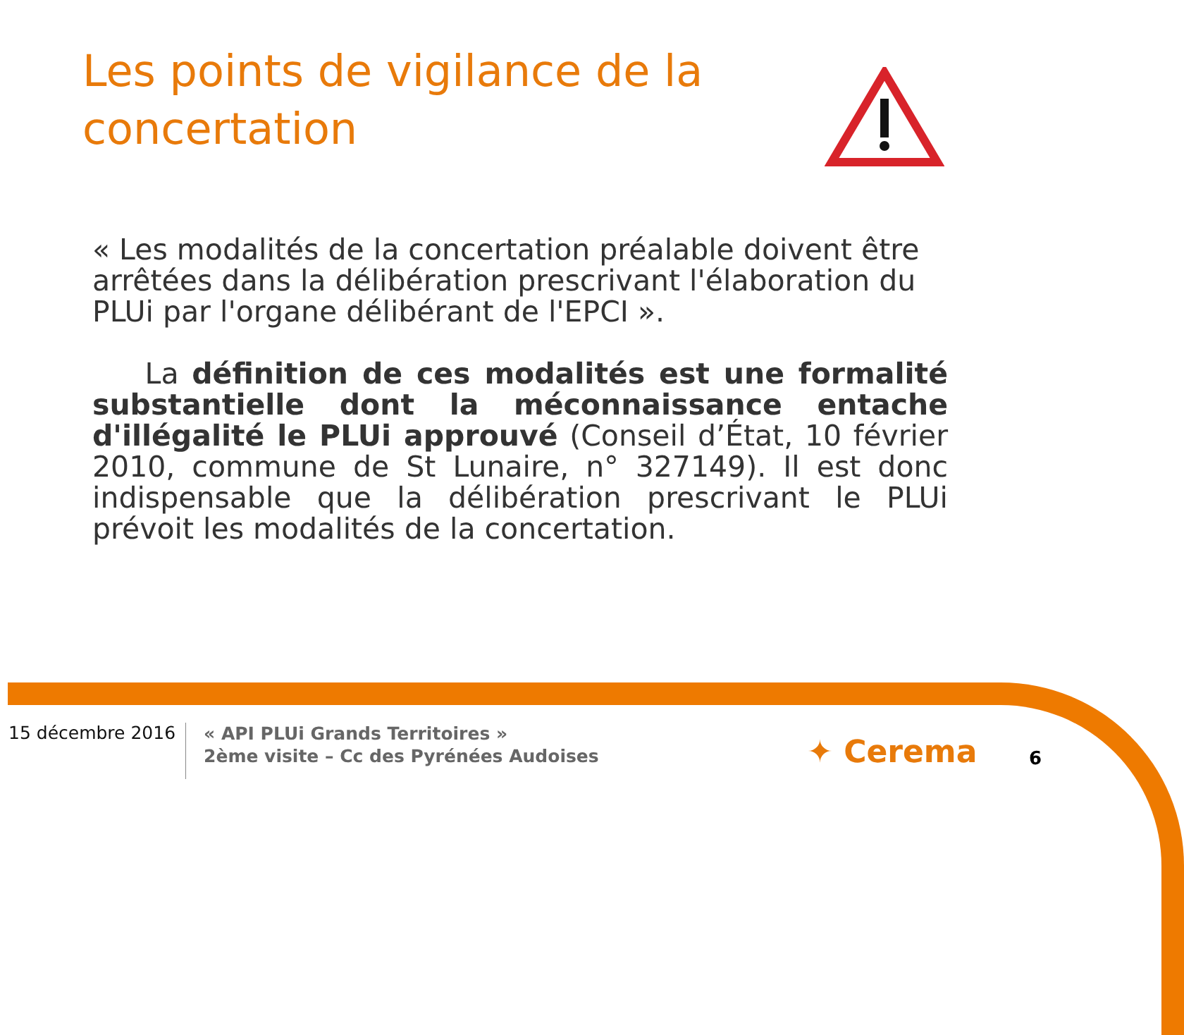Les points de vigilance de la concertation
« Les modalités de la concertation préalable doivent être arrêtées dans la délibération prescrivant l'élaboration du PLUi par l'organe délibérant de l'EPCI ».
La définition de ces modalités est une formalité substantielle dont la méconnaissance entache d'illégalité le PLUi approuvé (Conseil d’État, 10 février 2010, commune de St Lunaire, n° 327149). Il est donc indispensable que la délibération prescrivant le PLUi prévoit les modalités de la concertation.
15 décembre 2016
« API PLUi Grands Territoires »
2ème visite – Cc des Pyrénées Audoises
✦ Cerema 6